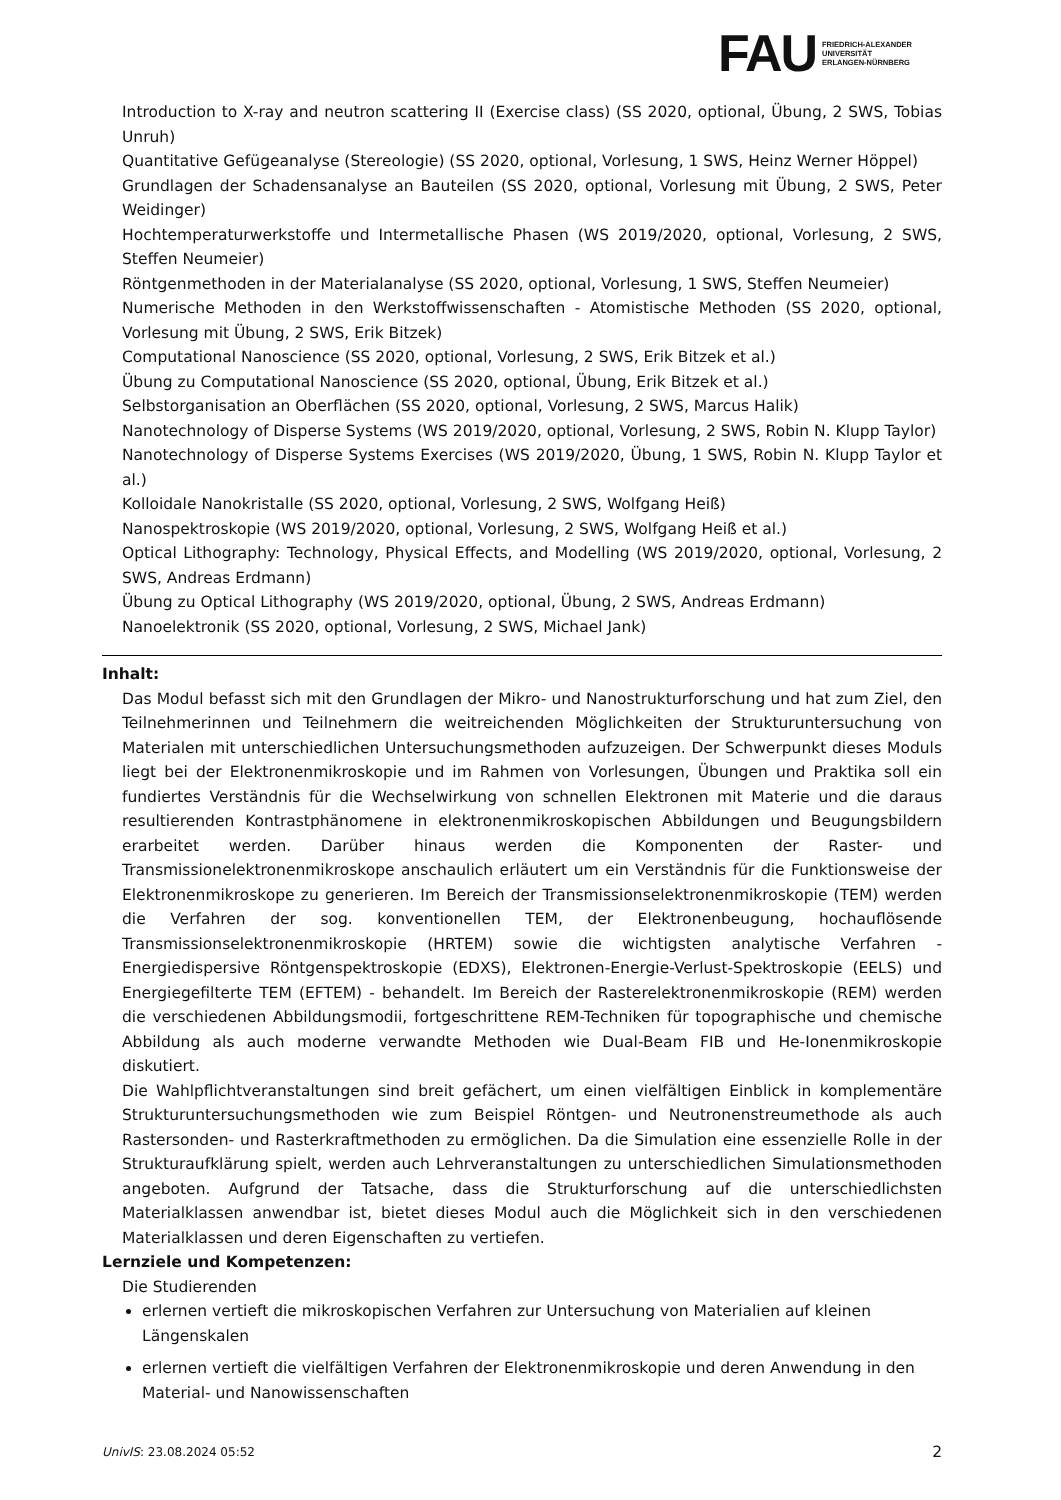FAU
FRIEDRICH-ALEXANDER
UNIVERSITÄT
ERLANGEN-NÜRNBERG
Introduction to X-ray and neutron scattering II (Exercise class) (SS 2020, optional, Übung, 2 SWS, Tobias Unruh)
Quantitative Gefügeanalyse (Stereologie) (SS 2020, optional, Vorlesung, 1 SWS, Heinz Werner Höppel)
Grundlagen der Schadensanalyse an Bauteilen (SS 2020, optional, Vorlesung mit Übung, 2 SWS, Peter Weidinger)
Hochtemperaturwerkstoffe und Intermetallische Phasen (WS 2019/2020, optional, Vorlesung, 2 SWS, Steffen Neumeier)
Röntgenmethoden in der Materialanalyse (SS 2020, optional, Vorlesung, 1 SWS, Steffen Neumeier)
Numerische Methoden in den Werkstoffwissenschaften - Atomistische Methoden (SS 2020, optional, Vorlesung mit Übung, 2 SWS, Erik Bitzek)
Computational Nanoscience (SS 2020, optional, Vorlesung, 2 SWS, Erik Bitzek et al.)
Übung zu Computational Nanoscience (SS 2020, optional, Übung, Erik Bitzek et al.)
Selbstorganisation an Oberflächen (SS 2020, optional, Vorlesung, 2 SWS, Marcus Halik)
Nanotechnology of Disperse Systems (WS 2019/2020, optional, Vorlesung, 2 SWS, Robin N. Klupp Taylor)
Nanotechnology of Disperse Systems Exercises (WS 2019/2020, Übung, 1 SWS, Robin N. Klupp Taylor et al.)
Kolloidale Nanokristalle (SS 2020, optional, Vorlesung, 2 SWS, Wolfgang Heiß)
Nanospektroskopie (WS 2019/2020, optional, Vorlesung, 2 SWS, Wolfgang Heiß et al.)
Optical Lithography: Technology, Physical Effects, and Modelling (WS 2019/2020, optional, Vorlesung, 2 SWS, Andreas Erdmann)
Übung zu Optical Lithography (WS 2019/2020, optional, Übung, 2 SWS, Andreas Erdmann)
Nanoelektronik (SS 2020, optional, Vorlesung, 2 SWS, Michael Jank)
Inhalt:
Das Modul befasst sich mit den Grundlagen der Mikro- und Nanostrukturforschung und hat zum Ziel, den Teilnehmerinnen und Teilnehmern die weitreichenden Möglichkeiten der Strukturuntersuchung von Materialen mit unterschiedlichen Untersuchungsmethoden aufzuzeigen. Der Schwerpunkt dieses Moduls liegt bei der Elektronenmikroskopie und im Rahmen von Vorlesungen, Übungen und Praktika soll ein fundiertes Verständnis für die Wechselwirkung von schnellen Elektronen mit Materie und die daraus resultierenden Kontrastphänomene in elektronenmikroskopischen Abbildungen und Beugungsbildern erarbeitet werden. Darüber hinaus werden die Komponenten der Raster- und Transmissionelektronenmikroskope anschaulich erläutert um ein Verständnis für die Funktionsweise der Elektronenmikroskope zu generieren. Im Bereich der Transmissionselektronenmikroskopie (TEM) werden die Verfahren der sog. konventionellen TEM, der Elektronenbeugung, hochauflösende Transmissionselektronenmikroskopie (HRTEM) sowie die wichtigsten analytische Verfahren - Energiedispersive Röntgenspektroskopie (EDXS), Elektronen-Energie-Verlust-Spektroskopie (EELS) und Energiegefilterte TEM (EFTEM) - behandelt. Im Bereich der Rasterelektronenmikroskopie (REM) werden die verschiedenen Abbildungsmodii, fortgeschrittene REM-Techniken für topographische und chemische Abbildung als auch moderne verwandte Methoden wie Dual-Beam FIB und He-Ionenmikroskopie diskutiert.
Die Wahlpflichtveranstaltungen sind breit gefächert, um einen vielfältigen Einblick in komplementäre Strukturuntersuchungsmethoden wie zum Beispiel Röntgen- und Neutronenstreumethode als auch Rastersonden- und Rasterkraftmethoden zu ermöglichen. Da die Simulation eine essenzielle Rolle in der Strukturaufklärung spielt, werden auch Lehrveranstaltungen zu unterschiedlichen Simulationsmethoden angeboten. Aufgrund der Tatsache, dass die Strukturforschung auf die unterschiedlichsten Materialklassen anwendbar ist, bietet dieses Modul auch die Möglichkeit sich in den verschiedenen Materialklassen und deren Eigenschaften zu vertiefen.
Lernziele und Kompetenzen:
Die Studierenden
erlernen vertieft die mikroskopischen Verfahren zur Untersuchung von Materialien auf kleinen Längenskalen
erlernen vertieft die vielfältigen Verfahren der Elektronenmikroskopie und deren Anwendung in den Material- und Nanowissenschaften
UnivIS: 23.08.2024 05:52 2